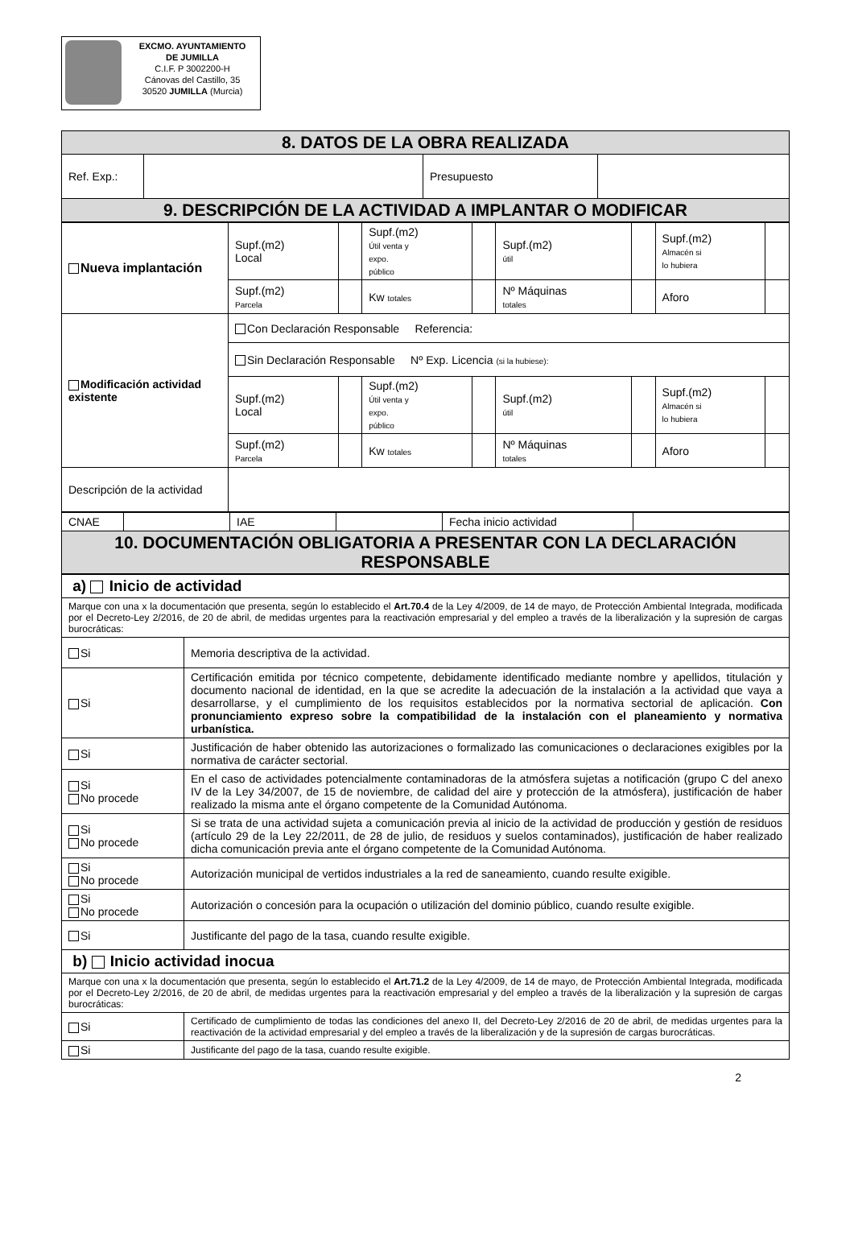EXCMO. AYUNTAMIENTO
DE JUMILLA
C.I.F. P 3002200-H
Cánovas del Castillo, 35
30520 JUMILLA (Murcia)
| 8. DATOS DE LA OBRA REALIZADA | | | |
| Ref. Exp.: | | Presupuesto | |
| 9. DESCRIPCIÓN DE LA ACTIVIDAD A IMPLANTAR O MODIFICAR | | | |
| Nueva implantación | Supf.(m2) Local | | Supf.(m2) Útil venta y expo. público | | Supf.(m2) útil | | Supf.(m2) Almacén si lo hubiera | |
| | Supf.(m2) Parcela | | Kw totales | | Nº Máquinas totales | | Aforo | |
| Modificación actividad existente | Con Declaración Responsable Referencia: | | | | | | | |
| | Sin Declaración Responsable Nº Exp. Licencia (si la hubiese): | | | | | | | |
| | Supf.(m2) Local | | Supf.(m2) Útil venta y expo. público | | Supf.(m2) útil | | Supf.(m2) Almacén si lo hubiera | |
| | Supf.(m2) Parcela | | Kw totales | | Nº Máquinas totales | | Aforo | |
| Descripción de la actividad | | | | | | | | |
| CNAE | | IAE | | Fecha inicio actividad | |
| 10. DOCUMENTACIÓN OBLIGATORIA A PRESENTAR CON LA DECLARACIÓN RESPONSABLE | | | | | |
| a) Inicio de actividad | |
| Marque con una x la documentación que presenta, según lo establecido el Art.70.4 de la Ley 4/2009, de 14 de mayo, de Protección Ambiental Integrada, modificada por el Decreto-Ley 2/2016, de 20 de abril, de medidas urgentes para la reactivación empresarial y del empleo a través de la liberalización y la supresión de cargas burocráticas: | |
| Si | Memoria descriptiva de la actividad. |
| Si | Certificación emitida por técnico competente, debidamente identificado mediante nombre y apellidos, titulación y documento nacional de identidad, en la que se acredite la adecuación de la instalación a la actividad que vaya a desarrollarse, y el cumplimiento de los requisitos establecidos por la normativa sectorial de aplicación. Con pronunciamiento expreso sobre la compatibilidad de la instalación con el planeamiento y normativa urbanística. |
| Si | Justificación de haber obtenido las autorizaciones o formalizado las comunicaciones o declaraciones exigibles por la normativa de carácter sectorial. |
| Si No procede | En el caso de actividades potencialmente contaminadoras de la atmósfera sujetas a notificación (grupo C del anexo IV de la Ley 34/2007, de 15 de noviembre, de calidad del aire y protección de la atmósfera), justificación de haber realizado la misma ante el órgano competente de la Comunidad Autónoma. |
| Si No procede | Si se trata de una actividad sujeta a comunicación previa al inicio de la actividad de producción y gestión de residuos (artículo 29 de la Ley 22/2011, de 28 de julio, de residuos y suelos contaminados), justificación de haber realizado dicha comunicación previa ante el órgano competente de la Comunidad Autónoma. |
| Si No procede | Autorización municipal de vertidos industriales a la red de saneamiento, cuando resulte exigible. |
| Si No procede | Autorización o concesión para la ocupación o utilización del dominio público, cuando resulte exigible. |
| Si | Justificante del pago de la tasa, cuando resulte exigible. |
| b) Inicio actividad inocua | |
| Marque con una x la documentación que presenta, según lo establecido el Art.71.2 de la Ley 4/2009, de 14 de mayo, de Protección Ambiental Integrada, modificada por el Decreto-Ley 2/2016, de 20 de abril, de medidas urgentes para la reactivación empresarial y del empleo a través de la liberalización y la supresión de cargas burocráticas: | |
| Si | Certificado de cumplimiento de todas las condiciones del anexo II, del Decreto-Ley 2/2016 de 20 de abril, de medidas urgentes para la reactivación de la actividad empresarial y del empleo a través de la liberalización y de la supresión de cargas burocráticas. |
| Si | Justificante del pago de la tasa, cuando resulte exigible. |
2